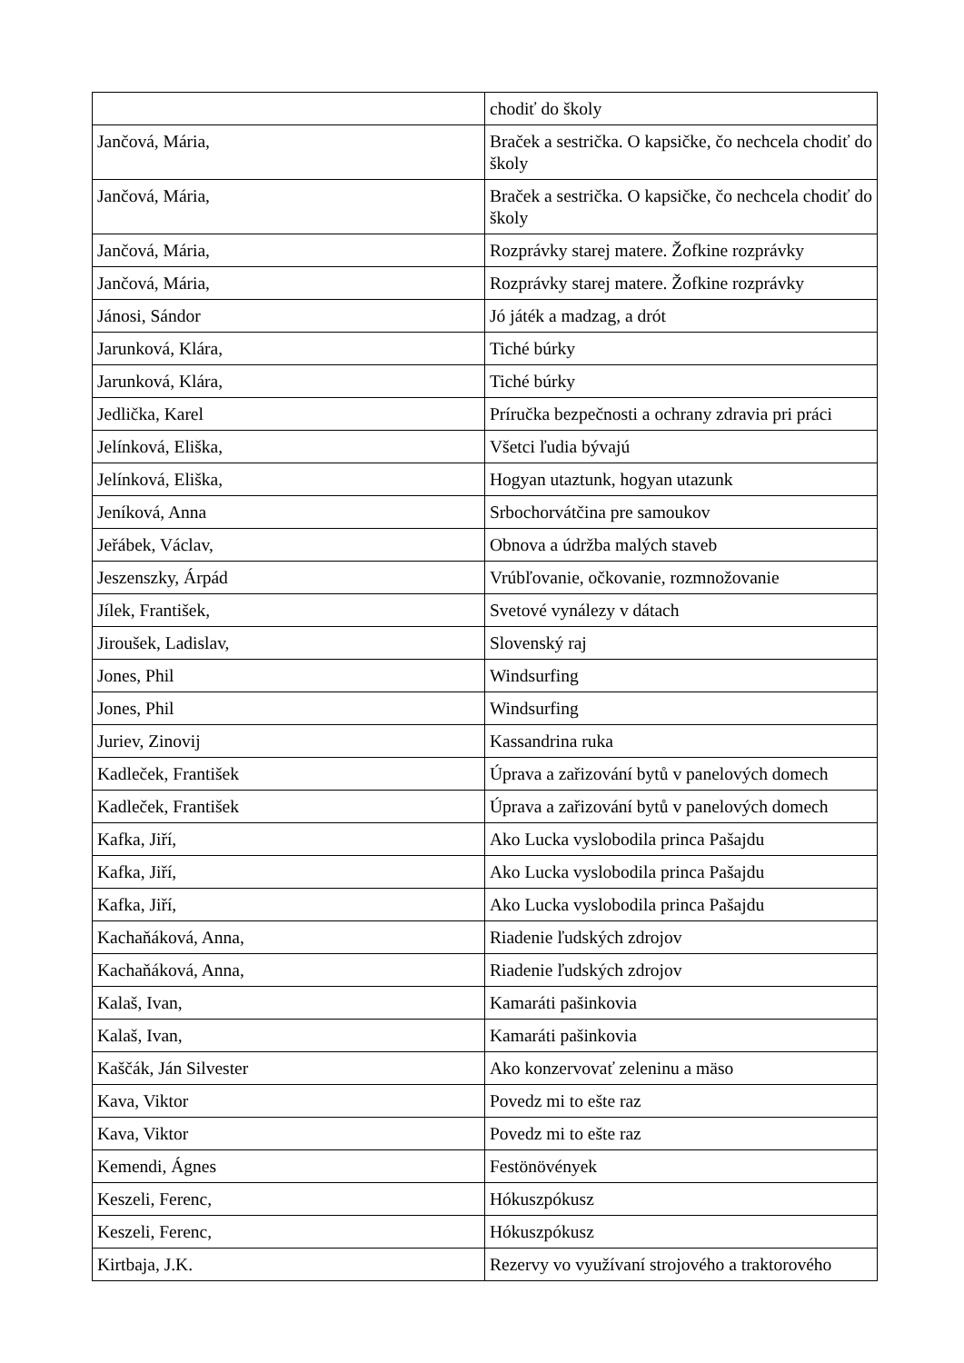| | chodiť do školy |
| Jančová, Mária, | Braček a sestrička. O kapsičke, čo nechcela chodiť do školy |
| Jančová, Mária, | Braček a sestrička. O kapsičke, čo nechcela chodiť do školy |
| Jančová, Mária, | Rozprávky starej matere. Žofkine rozprávky |
| Jančová, Mária, | Rozprávky starej matere. Žofkine rozprávky |
| Jánosi, Sándor | Jó játék a madzag, a drót |
| Jarunková, Klára, | Tiché búrky |
| Jarunková, Klára, | Tiché búrky |
| Jedlička, Karel | Príručka bezpečnosti a ochrany zdravia pri práci |
| Jelínková, Eliška, | Všetci ľudia bývajú |
| Jelínková, Eliška, | Hogyan utaztunk, hogyan utazunk |
| Jeníková, Anna | Srbochorvátčina pre samoukov |
| Jeřábek, Václav, | Obnova a údržba malých staveb |
| Jeszenszky, Árpád | Vrúbľovanie, očkovanie, rozmnožovanie |
| Jílek, František, | Svetové vynálezy v dátach |
| Jiroušek, Ladislav, | Slovenský raj |
| Jones, Phil | Windsurfing |
| Jones, Phil | Windsurfing |
| Juriev, Zinovij | Kassandrina ruka |
| Kadleček, František | Úprava a zařizování bytů v panelových domech |
| Kadleček, František | Úprava a zařizování bytů v panelových domech |
| Kafka, Jiří, | Ako Lucka vyslobodila princa Pašajdu |
| Kafka, Jiří, | Ako Lucka vyslobodila princa Pašajdu |
| Kafka, Jiří, | Ako Lucka vyslobodila princa Pašajdu |
| Kachaňáková, Anna, | Riadenie ľudských zdrojov |
| Kachaňáková, Anna, | Riadenie ľudských zdrojov |
| Kalaš, Ivan, | Kamaráti pašinkovia |
| Kalaš, Ivan, | Kamaráti pašinkovia |
| Kaščák, Ján Silvester | Ako konzervovať zeleninu a mäso |
| Kava, Viktor | Povedz mi to ešte raz |
| Kava, Viktor | Povedz mi to ešte raz |
| Kemendi, Ágnes | Festönövények |
| Keszeli, Ferenc, | Hókuszpókusz |
| Keszeli, Ferenc, | Hókuszpókusz |
| Kirtbaja, J.K. | Rezervy vo využívaní strojového a traktorového |